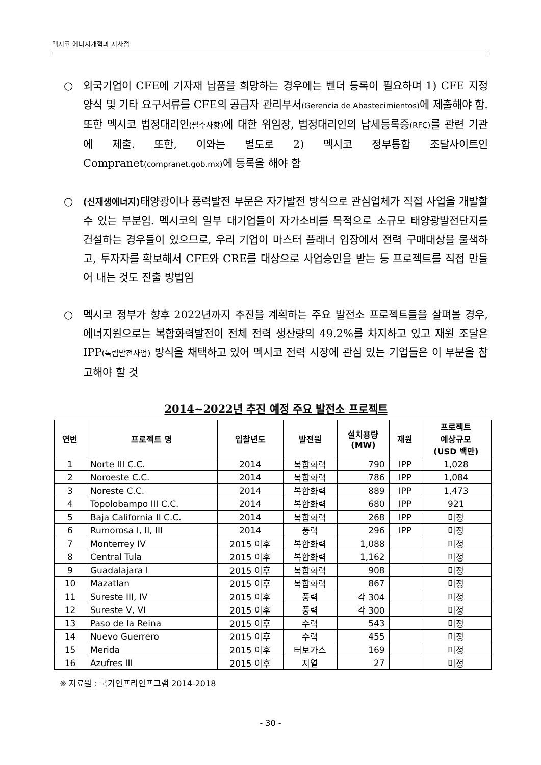멕시코 에너지개혁과 시사점
○ 외국기업이 CFE에 기자재 납품을 희망하는 경우에는 벤더 등록이 필요하며 1) CFE 지정양식 및 기타 요구서류를 CFE의 공급자 관리부서(Gerencia de Abastecimientos) 에 제출해야 함. 또한 멕시코 법정대리인(필수사항) 에 대한 위임장, 법정대리인의 납세등록증(RFC) 를 관련 기관에 제출. 또한, 이와는 별도로 2) 멕시코 정부통합 조달사이트인 Compranet(compranet.gob.mx) 에 등록을 해야 함
○ (신재생에너지) 태양광이나 풍력발전 부문은 자가발전 방식으로 관심업체가 직접 사업을 개발할 수 있는 부분임. 멕시코의 일부 대기업들이 자가소비를 목적으로 소규모 태양광발전단지를 건설하는 경우들이 있으므로, 우리 기업이 마스터 플래너 입장에서 전력 구매대상을 물색하고, 투자자를 확보해서 CFE와 CRE를 대상으로 사업승인을 받는 등 프로젝트를 직접 만들어 내는 것도 진출 방법임
○ 멕시코 정부가 향후 2022년까지 추진을 계획하는 주요 발전소 프로젝트들을 살펴볼 경우, 에너지원으로는 복합화력발전이 전체 전력 생산량의 49.2%를 차지하고 있고 재원 조달은 IPP(독립발전사업) 방식을 채택하고 있어 멕시코 전력 시장에 관심 있는 기업들은 이 부분을 참고해야 할 것
2014~2022년 추진 예정 주요 발전소 프로젝트
| 연번 | 프로젝트 명 | 입찰년도 | 발전원 | 설치용량 (MW) | 재원 | 프로젝트 예상규모 (USD 백만) |
| --- | --- | --- | --- | --- | --- | --- |
| 1 | Norte III C.C. | 2014 | 복합화력 | 790 | IPP | 1,028 |
| 2 | Noroeste C.C. | 2014 | 복합화력 | 786 | IPP | 1,084 |
| 3 | Noreste C.C. | 2014 | 복합화력 | 889 | IPP | 1,473 |
| 4 | Topolobampo III C.C. | 2014 | 복합화력 | 680 | IPP | 921 |
| 5 | Baja California II C.C. | 2014 | 복합화력 | 268 | IPP | 미정 |
| 6 | Rumorosa I, II, III | 2014 | 풍력 | 296 | IPP | 미정 |
| 7 | Monterrey IV | 2015 이후 | 복합화력 | 1,088 | | 미정 |
| 8 | Central Tula | 2015 이후 | 복합화력 | 1,162 | | 미정 |
| 9 | Guadalajara I | 2015 이후 | 복합화력 | 908 | | 미정 |
| 10 | Mazatlan | 2015 이후 | 복합화력 | 867 | | 미정 |
| 11 | Sureste III, IV | 2015 이후 | 풍력 | 각 304 | | 미정 |
| 12 | Sureste V, VI | 2015 이후 | 풍력 | 각 300 | | 미정 |
| 13 | Paso de la Reina | 2015 이후 | 수력 | 543 | | 미정 |
| 14 | Nuevo Guerrero | 2015 이후 | 수력 | 455 | | 미정 |
| 15 | Merida | 2015 이후 | 터보가스 | 169 | | 미정 |
| 16 | Azufres III | 2015 이후 | 지열 | 27 | | 미정 |
※ 자료원 : 국가인프라인프그램 2014-2018
- 30 -